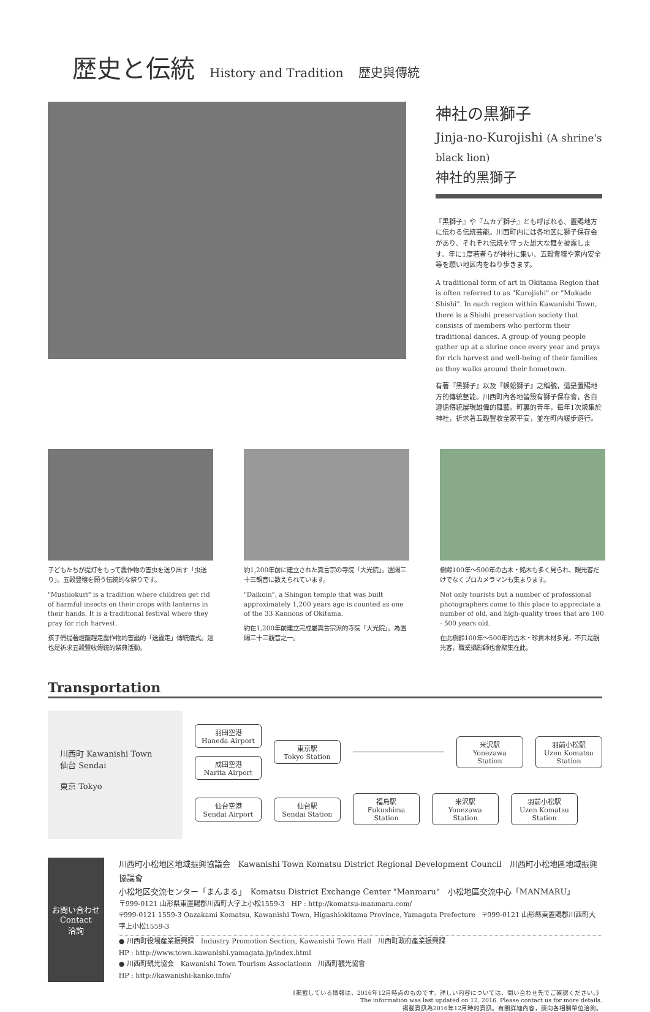歴史と伝統
History and Tradition 歴史與傳統
神社の黒獅子
Jinja-no-Kurojishi (A shrine's black lion)
神社的黑獅子
『黒獅子』や『ムカデ獅子』とも呼ばれる、置賜地方に伝わる伝統芸能。川西町内には各地区に獅子保存会があり、それぞれ伝統を守った雄大な舞を披露します。年に1度若者らが神社に集い、五穀豊穣や家内安全等を願い地区内をねり歩きます。
A traditional form of art in Okitama Region that is often referred to as "Kurojishi" or "Mukade Shishi". In each region within Kawanishi Town, there is a Shishi preservation society that consists of members who perform their traditional dances. A group of young people gather up at a shrine once every year and prays for rich harvest and well-being of their families as they walks around their hometown.
有著『黑獅子』以及『蜈蚣獅子』之稱號，這是置賜地方的傳統藝能。川西町內各地皆設有獅子保存會，各自遵循傳統展現雄偉的舞藝。町裏的青年，每年1次聚集於神社，祈求著五穀豐收全家平安，並在町內緩步遊行。
子どもたちが提灯をもって農作物の害虫を送り出す「虫送り」。五穀豊穣を願う伝統的な祭りです。
"Mushiokuri" is a tradition where children get rid of harmful insects on their crops with lanterns in their hands. It is a traditional festival where they pray for rich harvest.
孩子們提著燈籠趕走農作物的害蟲的「送蟲走」傳統儀式。這也是祈求五穀豐收傳統的祭典活動。
約1,200年前に建立された真言宗の寺院「大光院」。置賜三十三観音に数えられています。
"Daikoin", a Shingon temple that was built approximately 1,200 years ago is counted as one of the 33 Kannons of Okitama.
約在1,200年前建立完成屬真言宗派的寺院「大光院」。為置賜三十三觀音之一。
樹齢100年～500年の古木・銘木も多く見られ、観光客だけでなくプロカメラマンも集まります。
Not only tourists but a number of professional photographers come to this place to appreciate a number of old, and high-quality trees that are 100 - 500 years old.
在此樹齡100年～500年的古木・珍貴木材多見，不只是觀光客，職業攝影師也會聚集在此。
Transportation
川西町 Kawanishi Town
仙台 Sendai
東京 Tokyo
羽田空港
Haneda Airport
成田空港
Narita Airport
東京駅
Tokyo Station
米沢駅
Yonezawa Station
羽前小松駅
Uzen Komatsu Station
仙台空港
Sendai Airport
仙台駅
Sendai Station
福島駅
Fukushima Station
米沢駅
Yonezawa Station
羽前小松駅
Uzen Komatsu Station
お問い合わせ
Contact
洽詢
川西町小松地区地域振興協議会　Kawanishi Town Komatsu District Regional Development Council　川西町小松地區地域振興協議會
小松地区交流センター「まんまる」　Komatsu District Exchange Center "Manmaru"　小松地區交流中心「MANMARU」
〒999-0121 山形県東置賜郡川西町大字上小松1559-3　HP : http://komatsu-manmaru.com/
〒999-0121 1559-3 Oazakami Komatsu, Kawanishi Town, Higashiokitama Province, Yamagata Prefecture　〒999-0121 山形縣東置賜郡川西町大字上小松1559-3
● 川西町役場産業振興課　Industry Promotion Section, Kawanishi Town Hall　川西町政府產業振興課
HP : http://www.town.kawanishi.yamagata.jp/index.html
● 川西町観光協会　Kawanishi Town Tourism Associationn　川西町觀光協會
HP : http://kawanishi-kanko.info/
《掲載している情報は、2016年12月時点のものです。詳しい内容については、問い合わせ先でご確認ください。》
The information was last updated on 12, 2016. Please contact us for more details.
揭載資訊為2016年12月時的資訊。有關詳細內容，請向各相關單位洽詢。